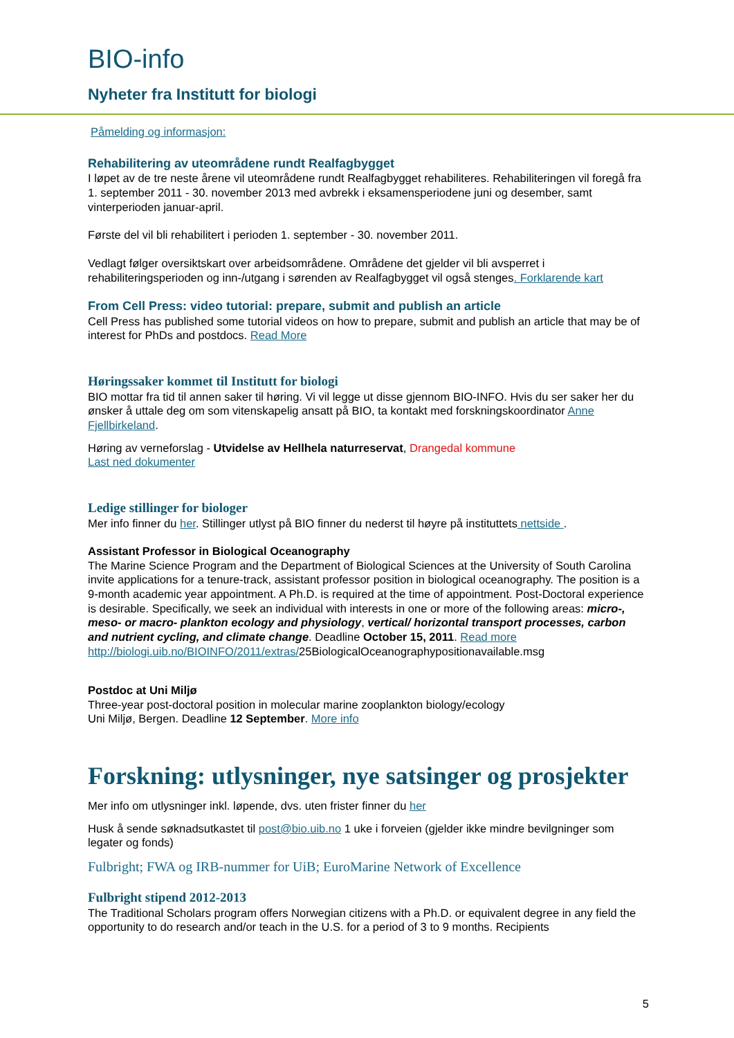BIO-info
Nyheter fra Institutt for biologi
Påmelding og informasjon:
Rehabilitering av uteområdene rundt Realfagbygget
I løpet av de tre neste årene vil uteområdene rundt Realfagbygget rehabiliteres. Rehabiliteringen vil foregå fra 1. september 2011 - 30. november 2013 med avbrekk i eksamensperiodene juni og desember, samt vinterperioden januar-april.
Første del vil bli rehabilitert i perioden 1. september - 30. november 2011.
Vedlagt følger oversiktskart over arbeidsområdene. Områdene det gjelder vil bli avsperret i rehabiliteringsperioden og inn-/utgang i sørenden av Realfagbygget vil også stenges. Forklarende kart
From Cell Press: video tutorial: prepare, submit and publish an article
Cell Press has published some tutorial videos on how to prepare, submit and publish an article that may be of interest for PhDs and postdocs. Read More
Høringssaker kommet til Institutt for biologi
BIO mottar fra tid til annen saker til høring. Vi vil legge ut disse gjennom BIO-INFO. Hvis du ser saker her du ønsker å uttale deg om som vitenskapelig ansatt på BIO, ta kontakt med forskningskoordinator Anne Fjellbirkeland.
Høring av verneforslag - Utvidelse av Hellhela naturreservat, Drangedal kommune
Last ned dokumenter
Ledige stillinger for biologer
Mer info finner du her. Stillinger utlyst på BIO finner du nederst til høyre på instituttets nettside .
Assistant Professor in Biological Oceanography
The Marine Science Program and the Department of Biological Sciences at the University of South Carolina invite applications for a tenure-track, assistant professor position in biological oceanography. The position is a 9-month academic year appointment. A Ph.D. is required at the time of appointment. Post-Doctoral experience is desirable. Specifically, we seek an individual with interests in one or more of the following areas: micro-, meso- or macro- plankton ecology and physiology, vertical/ horizontal transport processes, carbon and nutrient cycling, and climate change. Deadline October 15, 2011. Read more
http://biologi.uib.no/BIOINFO/2011/extras/25BiologicalOceanographypositionavailable.msg
Postdoc at Uni Miljø
Three-year post-doctoral position in molecular marine zooplankton biology/ecology
Uni Miljø, Bergen. Deadline 12 September. More info
Forskning: utlysninger, nye satsinger og prosjekter
Mer info om utlysninger inkl. løpende, dvs. uten frister finner du her
Husk å sende søknadsutkastet til post@bio.uib.no 1 uke i forveien (gjelder ikke mindre bevilgninger som legater og fonds)
Fulbright; FWA og IRB-nummer for UiB; EuroMarine Network of Excellence
Fulbright stipend 2012-2013
The Traditional Scholars program offers Norwegian citizens with a Ph.D. or equivalent degree in any field the opportunity to do research and/or teach in the U.S. for a period of 3 to 9 months. Recipients
5